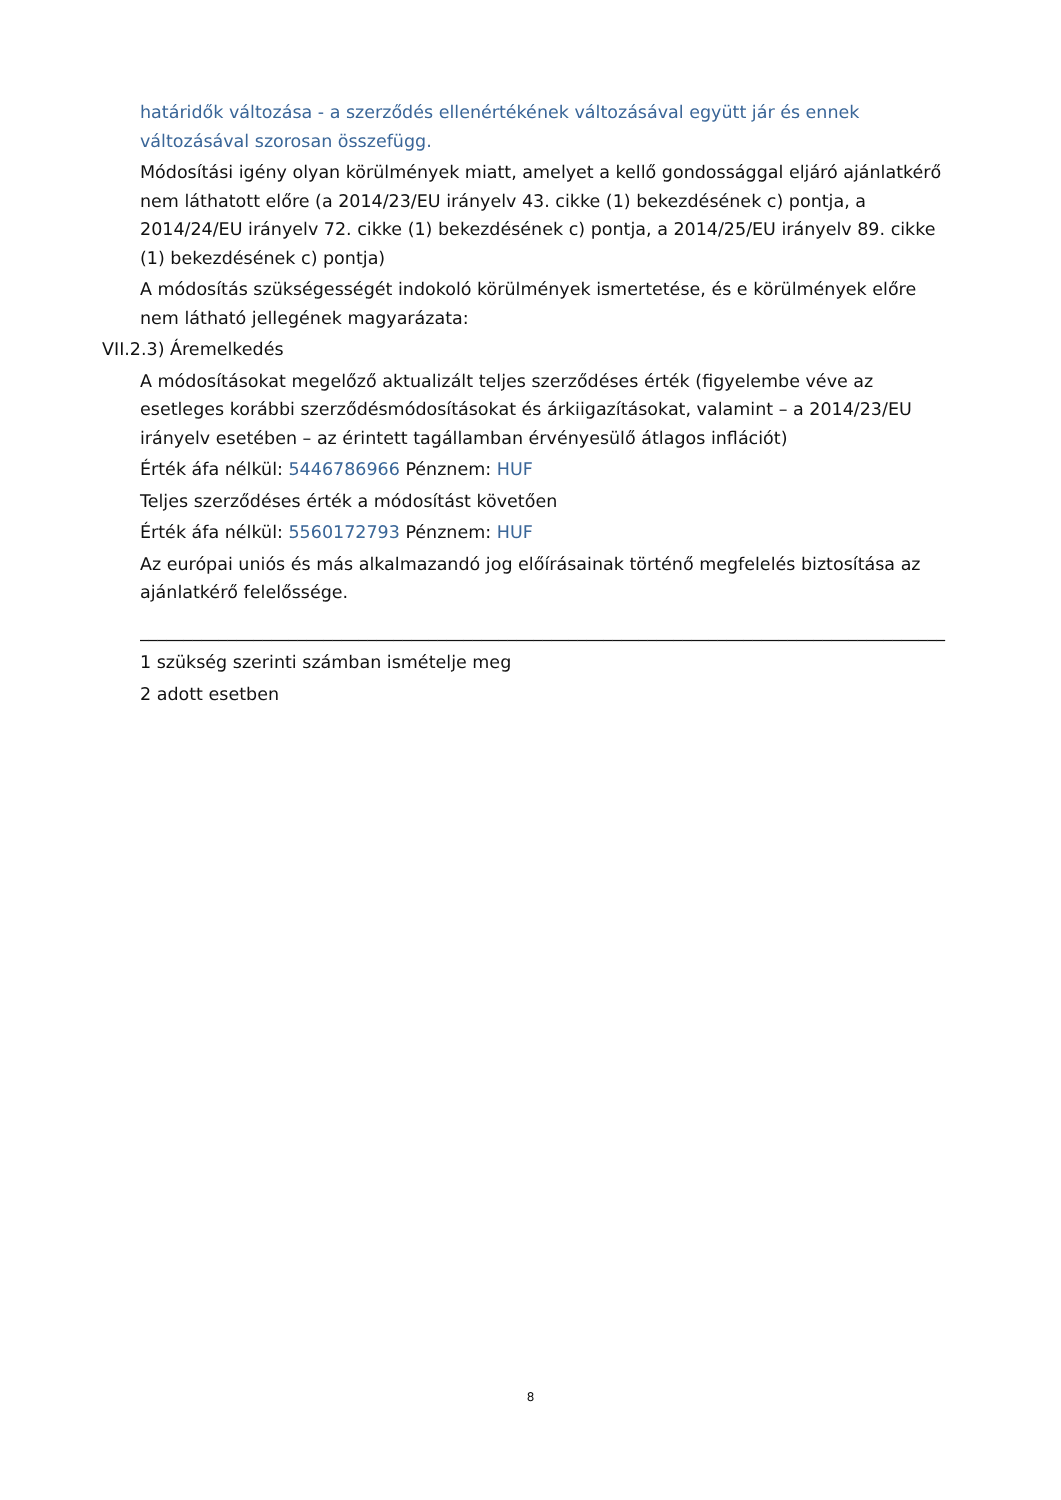határidők változása - a szerződés ellenértékének változásával együtt jár és ennek változásával szorosan összefügg.
Módosítási igény olyan körülmények miatt, amelyet a kellő gondossággal eljáró ajánlatkérő nem láthatott előre (a 2014/23/EU irányelv 43. cikke (1) bekezdésének c) pontja, a 2014/24/EU irányelv 72. cikke (1) bekezdésének c) pontja, a 2014/25/EU irányelv 89. cikke (1) bekezdésének c) pontja)
A módosítás szükségességét indokoló körülmények ismertetése, és e körülmények előre nem látható jellegének magyarázata:
VII.2.3) Áremelkedés
A módosításokat megelőző aktualizált teljes szerződéses érték (figyelembe véve az esetleges korábbi szerződésmódosításokat és árkiigazításokat, valamint – a 2014/23/EU irányelv esetében – az érintett tagállamban érvényesülő átlagos inflációt)
Érték áfa nélkül: 5446786966 Pénznem: HUF
Teljes szerződéses érték a módosítást követően
Érték áfa nélkül: 5560172793 Pénznem: HUF
Az európai uniós és más alkalmazandó jog előírásainak történő megfelelés biztosítása az ajánlatkérő felelőssége.
____________________________________________________________________________________________
1 szükség szerinti számban ismételje meg
2 adott esetben
8